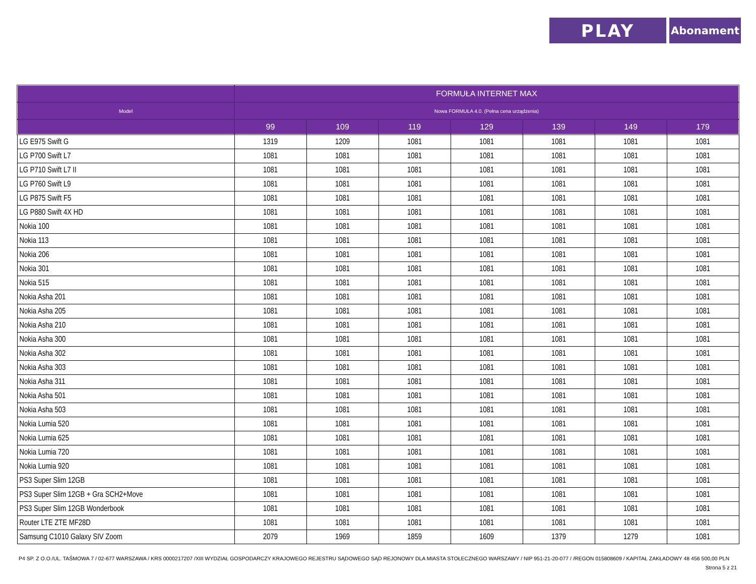PLAY
Abonament
| | FORMUŁA INTERNET MAX | | | | | | |
| --- | --- | --- | --- | --- | --- | --- | --- |
| Model | Nowa FORMUŁA 4.0. (Pełna cena urządzenia) | | | | | | |
| | 99 | 109 | 119 | 129 | 139 | 149 | 179 |
| LG E975 Swift G | 1319 | 1209 | 1081 | 1081 | 1081 | 1081 | 1081 |
| LG P700 Swift L7 | 1081 | 1081 | 1081 | 1081 | 1081 | 1081 | 1081 |
| LG P710 Swift L7 II | 1081 | 1081 | 1081 | 1081 | 1081 | 1081 | 1081 |
| LG P760 Swift L9 | 1081 | 1081 | 1081 | 1081 | 1081 | 1081 | 1081 |
| LG P875 Swift F5 | 1081 | 1081 | 1081 | 1081 | 1081 | 1081 | 1081 |
| LG P880 Swift 4X HD | 1081 | 1081 | 1081 | 1081 | 1081 | 1081 | 1081 |
| Nokia 100 | 1081 | 1081 | 1081 | 1081 | 1081 | 1081 | 1081 |
| Nokia 113 | 1081 | 1081 | 1081 | 1081 | 1081 | 1081 | 1081 |
| Nokia 206 | 1081 | 1081 | 1081 | 1081 | 1081 | 1081 | 1081 |
| Nokia 301 | 1081 | 1081 | 1081 | 1081 | 1081 | 1081 | 1081 |
| Nokia 515 | 1081 | 1081 | 1081 | 1081 | 1081 | 1081 | 1081 |
| Nokia Asha 201 | 1081 | 1081 | 1081 | 1081 | 1081 | 1081 | 1081 |
| Nokia Asha 205 | 1081 | 1081 | 1081 | 1081 | 1081 | 1081 | 1081 |
| Nokia Asha 210 | 1081 | 1081 | 1081 | 1081 | 1081 | 1081 | 1081 |
| Nokia Asha 300 | 1081 | 1081 | 1081 | 1081 | 1081 | 1081 | 1081 |
| Nokia Asha 302 | 1081 | 1081 | 1081 | 1081 | 1081 | 1081 | 1081 |
| Nokia Asha 303 | 1081 | 1081 | 1081 | 1081 | 1081 | 1081 | 1081 |
| Nokia Asha 311 | 1081 | 1081 | 1081 | 1081 | 1081 | 1081 | 1081 |
| Nokia Asha 501 | 1081 | 1081 | 1081 | 1081 | 1081 | 1081 | 1081 |
| Nokia Asha 503 | 1081 | 1081 | 1081 | 1081 | 1081 | 1081 | 1081 |
| Nokia Lumia 520 | 1081 | 1081 | 1081 | 1081 | 1081 | 1081 | 1081 |
| Nokia Lumia 625 | 1081 | 1081 | 1081 | 1081 | 1081 | 1081 | 1081 |
| Nokia Lumia 720 | 1081 | 1081 | 1081 | 1081 | 1081 | 1081 | 1081 |
| Nokia Lumia 920 | 1081 | 1081 | 1081 | 1081 | 1081 | 1081 | 1081 |
| PS3 Super Slim 12GB | 1081 | 1081 | 1081 | 1081 | 1081 | 1081 | 1081 |
| PS3 Super Slim 12GB + Gra SCH2+Move | 1081 | 1081 | 1081 | 1081 | 1081 | 1081 | 1081 |
| PS3 Super Slim 12GB Wonderbook | 1081 | 1081 | 1081 | 1081 | 1081 | 1081 | 1081 |
| Router LTE ZTE MF28D | 1081 | 1081 | 1081 | 1081 | 1081 | 1081 | 1081 |
| Samsung C1010 Galaxy SIV Zoom | 2079 | 1969 | 1859 | 1609 | 1379 | 1279 | 1081 |
P4 SP. Z O.O./UL. TAŚMOWA 7 / 02-677 WARSZAWA / KRS 0000217207 /XIII WYDZIAŁ GOSPODARCZY KRAJOWEGO REJESTRU SĄDOWEGO SĄD REJONOWY DLA MIASTA STOŁECZNEGO WARSZAWY / NIP 951-21-20-077 / /REGON 015808609 / KAPITAŁ ZAKŁADOWY 48 456 500,00 PLN
Strona 5 z 21